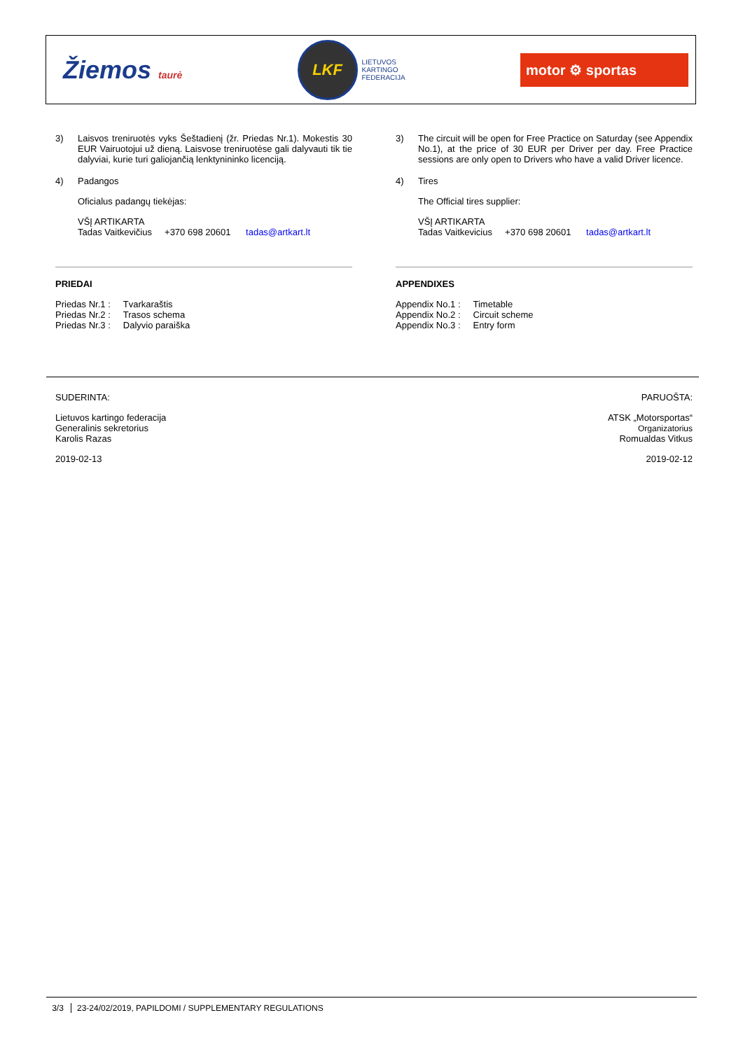Žiemos taurė
LKF
LIETUVOS
KARTINGO
FEDERACIJA
motor ⚙ sportas
3) Laisvos treniruotės vyks Šeštadienį (žr. Priedas Nr.1). Mokestis 30 EUR Vairuotojui už dieną. Laisvose treniruotėse gali dalyvauti tik tie dalyviai, kurie turi galiojančią lenktynininko licenciją.
4) Padangos
Oficialus padangų tiekėjas:
VŠĮ ARTIKARTA
Tadas Vaitkevičius +370 698 20601 tadas@artkart.lt
PRIEDAI
| Priedas Nr.1 : | Tvarkaraštis |
| Priedas Nr.2 : | Trasos schema |
| Priedas Nr.3 : | Dalyvio paraiška |
3) The circuit will be open for Free Practice on Saturday (see Appendix No.1), at the price of 30 EUR per Driver per day. Free Practice sessions are only open to Drivers who have a valid Driver licence.
4) Tires
The Official tires supplier:
VŠĮ ARTIKARTA
Tadas Vaitkevicius +370 698 20601 tadas@artkart.lt
APPENDIXES
| Appendix No.1 : | Timetable |
| Appendix No.2 : | Circuit scheme |
| Appendix No.3 : | Entry form |
SUDERINTA:
Lietuvos kartingo federacija
Generalinis sekretorius
Karolis Razas
2019-02-13
PARUOŠTA:
ATSK „Motorsportas“
Organizatorius
Romualdas Vitkus
2019-02-12
3/3 23-24/02/2019, PAPILDOMI / SUPPLEMENTARY REGULATIONS